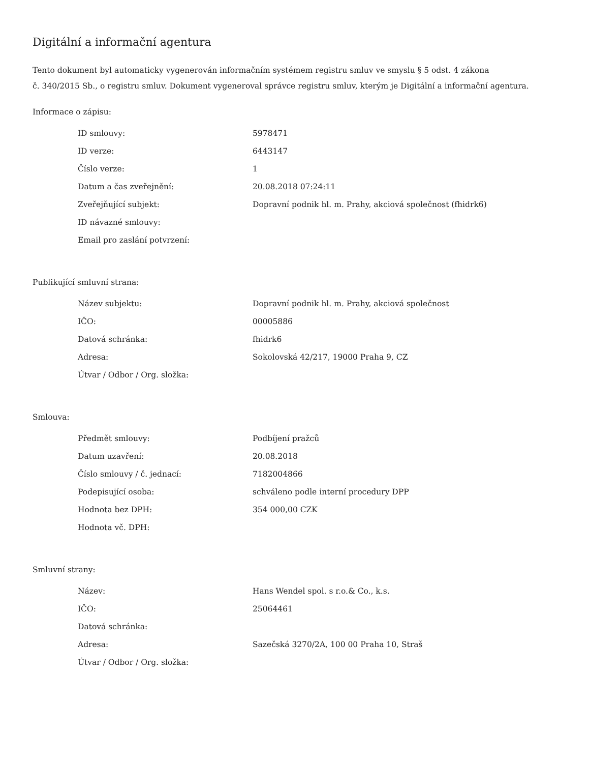Digitální a informační agentura
Tento dokument byl automaticky vygenerován informačním systémem registru smluv ve smyslu § 5 odst. 4 zákona
č. 340/2015 Sb., o registru smluv. Dokument vygeneroval správce registru smluv, kterým je Digitální a informační agentura.
Informace o zápisu:
| ID smlouvy: | 5978471 |
| ID verze: | 6443147 |
| Číslo verze: | 1 |
| Datum a čas zveřejnění: | 20.08.2018 07:24:11 |
| Zveřejňující subjekt: | Dopravní podnik hl. m. Prahy, akciová společnost (fhidrk6) |
| ID návazné smlouvy: | |
| Email pro zaslání potvrzení: | |
Publikující smluvní strana:
| Název subjektu: | Dopravní podnik hl. m. Prahy, akciová společnost |
| IČO: | 00005886 |
| Datová schránka: | fhidrk6 |
| Adresa: | Sokolovská 42/217, 19000 Praha 9, CZ |
| Útvar / Odbor / Org. složka: | |
Smlouva:
| Předmět smlouvy: | Podbíjení pražců |
| Datum uzavření: | 20.08.2018 |
| Číslo smlouvy / č. jednací: | 7182004866 |
| Podepisující osoba: | schváleno podle interní procedury DPP |
| Hodnota bez DPH: | 354 000,00 CZK |
| Hodnota vč. DPH: | |
Smluvní strany:
| Název: | Hans Wendel spol. s r.o.& Co., k.s. |
| IČO: | 25064461 |
| Datová schránka: | |
| Adresa: | Sazečská 3270/2A, 100 00 Praha 10, Straš |
| Útvar / Odbor / Org. složka: | |